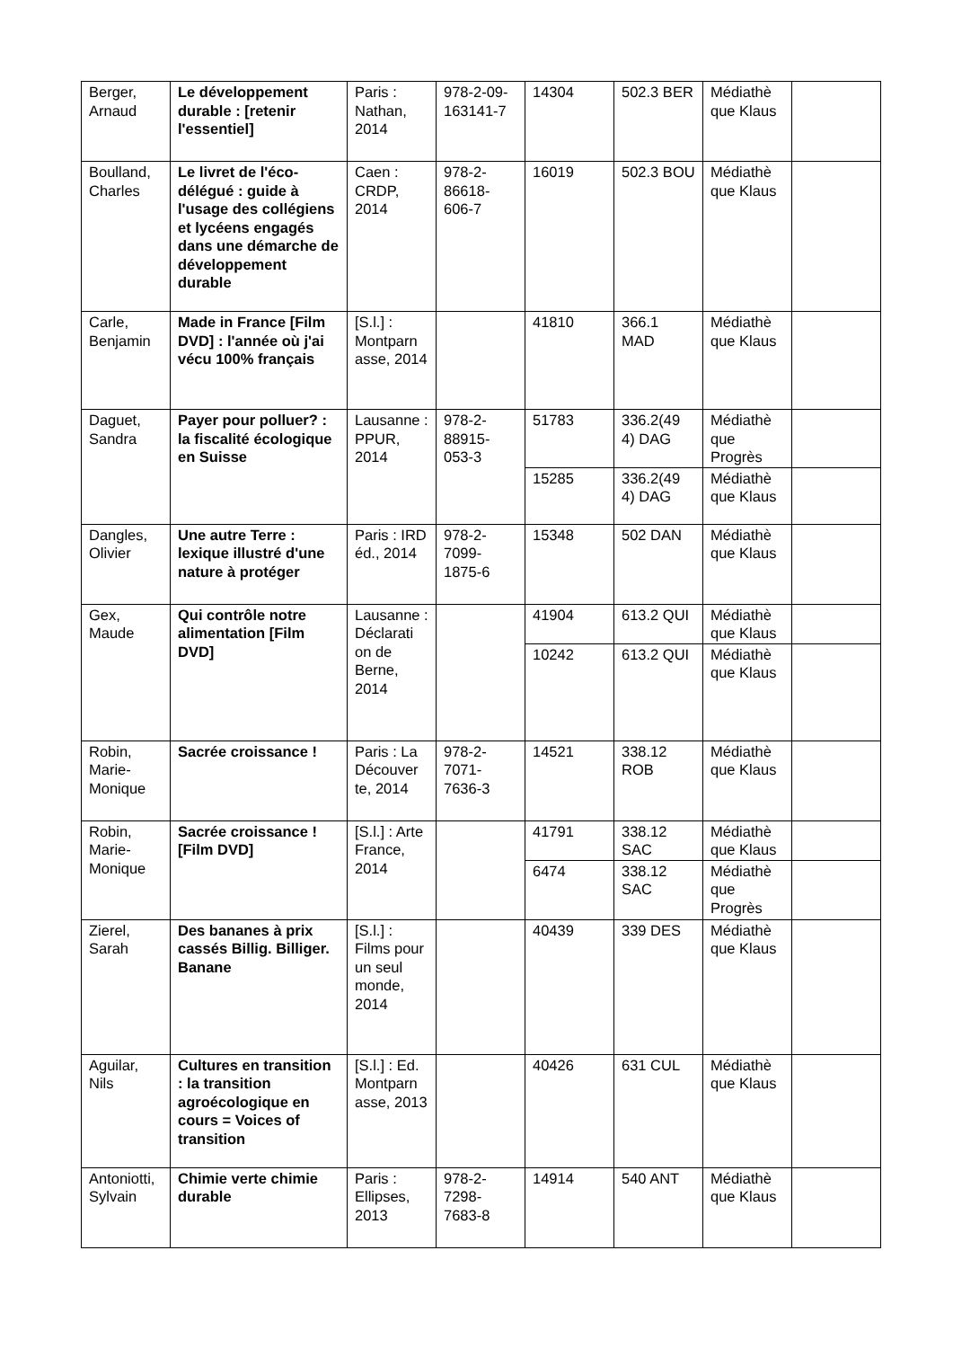| Berger, Arnaud | Le développement durable : [retenir l'essentiel] | Paris : Nathan, 2014 | 978-2-09-163141-7 | 14304 | 502.3 BER | Médiathè que Klaus | |
| Boulland, Charles | Le livret de l'éco-délégué : guide à l'usage des collégiens et lycéens engagés dans une démarche de développement durable | Caen : CRDP, 2014 | 978-2-86618-606-7 | 16019 | 502.3 BOU | Médiathè que Klaus | |
| Carle, Benjamin | Made in France [Film DVD] : l'année où j'ai vécu 100% français | [S.l.] : Montparn asse, 2014 | | 41810 | 366.1 MAD | Médiathè que Klaus | |
| Daguet, Sandra | Payer pour polluer? : la fiscalité écologique en Suisse | Lausanne : PPUR, 2014 | 978-2-88915-053-3 | 51783 | 336.2(49 4) DAG | Médiathè que Progrès | |
| | | | | 15285 | 336.2(49 4) DAG | Médiathè que Klaus | |
| Dangles, Olivier | Une autre Terre : lexique illustré d'une nature à protéger | Paris : IRD éd., 2014 | 978-2-7099-1875-6 | 15348 | 502 DAN | Médiathè que Klaus | |
| Gex, Maude | Qui contrôle notre alimentation [Film DVD] | Lausanne : Déclarati on de Berne, 2014 | | 41904 | 613.2 QUI | Médiathè que Klaus | |
| | | | | 10242 | 613.2 QUI | Médiathè que Klaus | |
| Robin, Marie-Monique | Sacrée croissance ! | Paris : La Découver te, 2014 | 978-2-7071-7636-3 | 14521 | 338.12 ROB | Médiathè que Klaus | |
| Robin, Marie-Monique | Sacrée croissance ! [Film DVD] | [S.l.] : Arte France, 2014 | | 41791 | 338.12 SAC | Médiathè que Klaus | |
| | | | | 6474 | 338.12 SAC | Médiathè que Progrès | |
| Zierel, Sarah | Des bananes à prix cassés Billig. Billiger. Banane | [S.l.] : Films pour un seul monde, 2014 | | 40439 | 339 DES | Médiathè que Klaus | |
| Aguilar, Nils | Cultures en transition : la transition agroécologique en cours = Voices of transition | [S.l.] : Ed. Montparn asse, 2013 | | 40426 | 631 CUL | Médiathè que Klaus | |
| Antoniotti, Sylvain | Chimie verte chimie durable | Paris : Ellipses, 2013 | 978-2-7298-7683-8 | 14914 | 540 ANT | Médiathè que Klaus | |